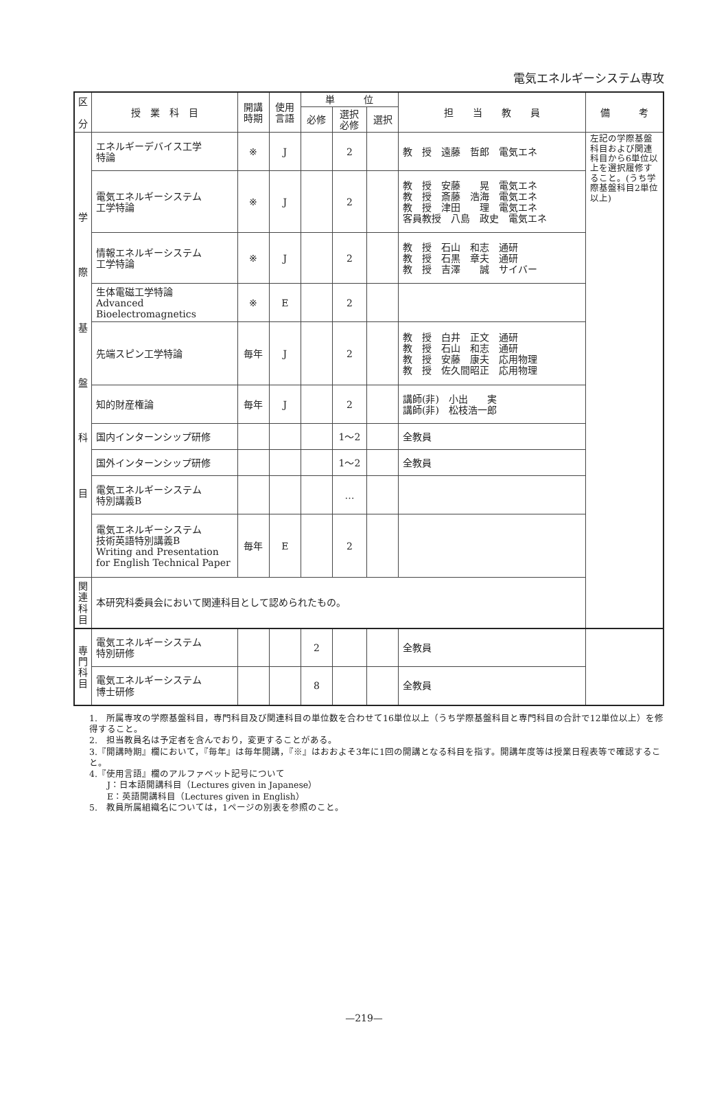電気エネルギーシステム専攻
| 区 分 | 授 業 科 目 | 開講 時期 | 使用 言語 | 単 位 | | | 担 当 教 員 | 備 考 |
| --- | --- | --- | --- | --- | --- | --- | --- | --- |
| | | | | 必修 | 選択 必修 | 選択 | | |
| 学 際 基 盤 科 目 | エネルギーデバイス工学 特論 | ※ | J | | 2 | | 教 授 遠藤 哲郎 電気エネ | 左記の学際基盤科目および関連科目から6単位以上を選択履修すること。(うち学際基盤科目2単位以上) |
| | 電気エネルギーシステム 工学特論 | ※ | J | | 2 | | 教 授 安藤 晃 電気エネ 教 授 斎藤 浩海 電気エネ 教 授 津田 理 電気エネ 客員教授 八島 政史 電気エネ | |
| | 情報エネルギーシステム 工学特論 | ※ | J | | 2 | | 教 授 石山 和志 通研 教 授 石黒 章夫 通研 教 授 吉澤 誠 サイバー | |
| | 生体電磁工学特論 Advanced Bioelectromagnetics | ※ | E | | 2 | | | |
| | 先端スピン工学特論 | 毎年 | J | | 2 | | 教 授 白井 正文 通研 教 授 石山 和志 通研 教 授 安藤 康夫 応用物理 教 授 佐久間昭正 応用物理 | |
| | 知的財産権論 | 毎年 | J | | 2 | | 講師(非) 小出 実 講師(非) 松枝浩一郎 | |
| | 国内インターンシップ研修 | | | | 1〜2 | | 全教員 | |
| | 国外インターンシップ研修 | | | | 1〜2 | | 全教員 | |
| | 電気エネルギーシステム 特別講義B | | | | … | | | |
| | 電気エネルギーシステム 技術英語特別講義B Writing and Presentation for English Technical Paper | 毎年 | E | | 2 | | | |
| 関 連 科 目 | 本研究科委員会において関連科目として認められたもの。 | | | | | | | |
| 専 門 科 目 | 電気エネルギーシステム 特別研修 | | | 2 | | | 全教員 | |
| | 電気エネルギーシステム 博士研修 | | | 8 | | | 全教員 | |
1.　所属専攻の学際基盤科目，専門科目及び関連科目の単位数を合わせて16単位以上（うち学際基盤科目と専門科目の合計で12単位以上）を修得すること。
2.　担当教員名は予定者を含んでおり，変更することがある。
3.『開講時期』欄において，『毎年』は毎年開講，『※』はおおよそ3年に1回の開講となる科目を指す。開講年度等は授業日程表等で確認すること。
4.『使用言語』欄のアルファベット記号について
　　J：日本語開講科目（Lectures given in Japanese）
　　E：英語開講科目（Lectures given in English）
5.　教員所属組織名については，1ページの別表を参照のこと。
—219—